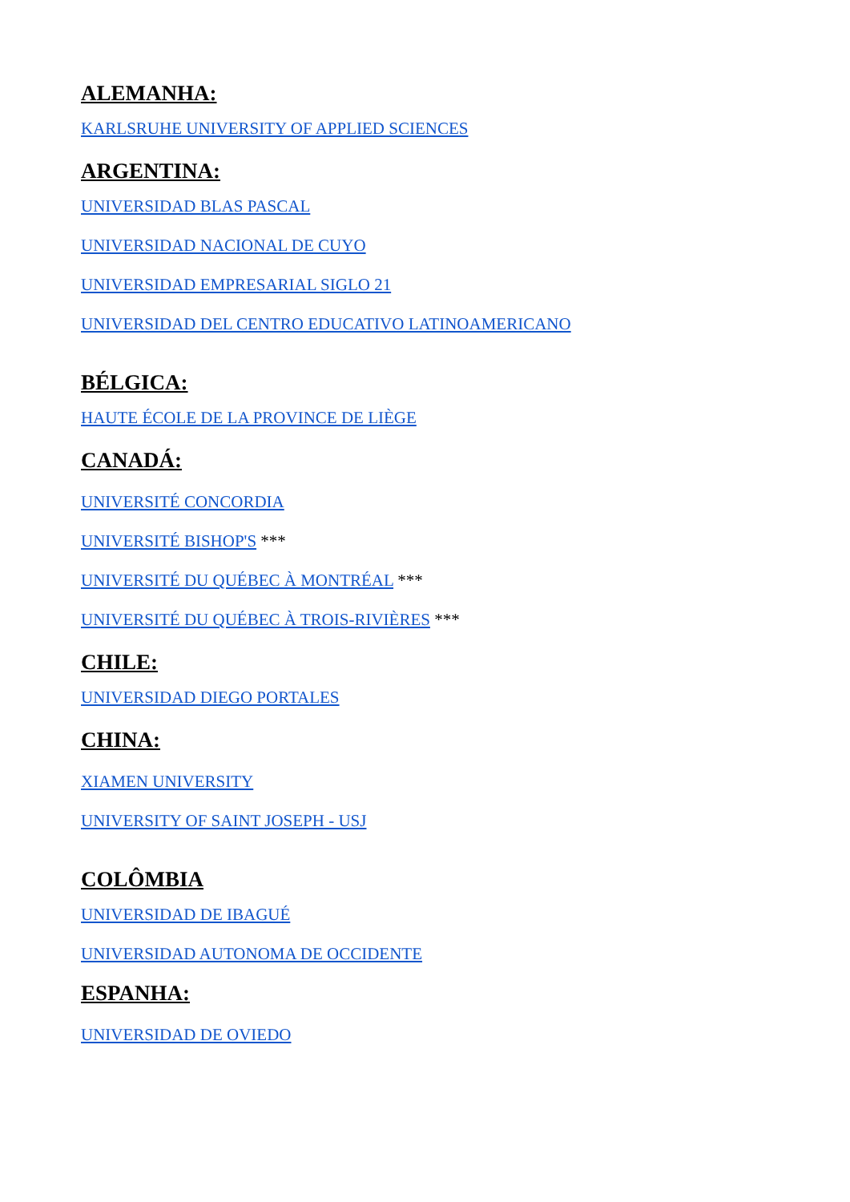ALEMANHA:
KARLSRUHE UNIVERSITY OF APPLIED SCIENCES
ARGENTINA:
UNIVERSIDAD BLAS PASCAL
UNIVERSIDAD NACIONAL DE CUYO
UNIVERSIDAD EMPRESARIAL SIGLO 21
UNIVERSIDAD DEL CENTRO EDUCATIVO LATINOAMERICANO
BÉLGICA:
HAUTE ÉCOLE DE LA PROVINCE DE LIÈGE
CANADÁ:
UNIVERSITÉ CONCORDIA
UNIVERSITÉ BISHOP'S ***
UNIVERSITÉ DU QUÉBEC À MONTRÉAL ***
UNIVERSITÉ DU QUÉBEC À TROIS-RIVIÈRES ***
CHILE:
UNIVERSIDAD DIEGO PORTALES
CHINA:
XIAMEN UNIVERSITY
UNIVERSITY OF SAINT JOSEPH - USJ
COLÔMBIA
UNIVERSIDAD DE IBAGUÉ
UNIVERSIDAD AUTONOMA DE OCCIDENTE
ESPANHA:
UNIVERSIDAD DE OVIEDO